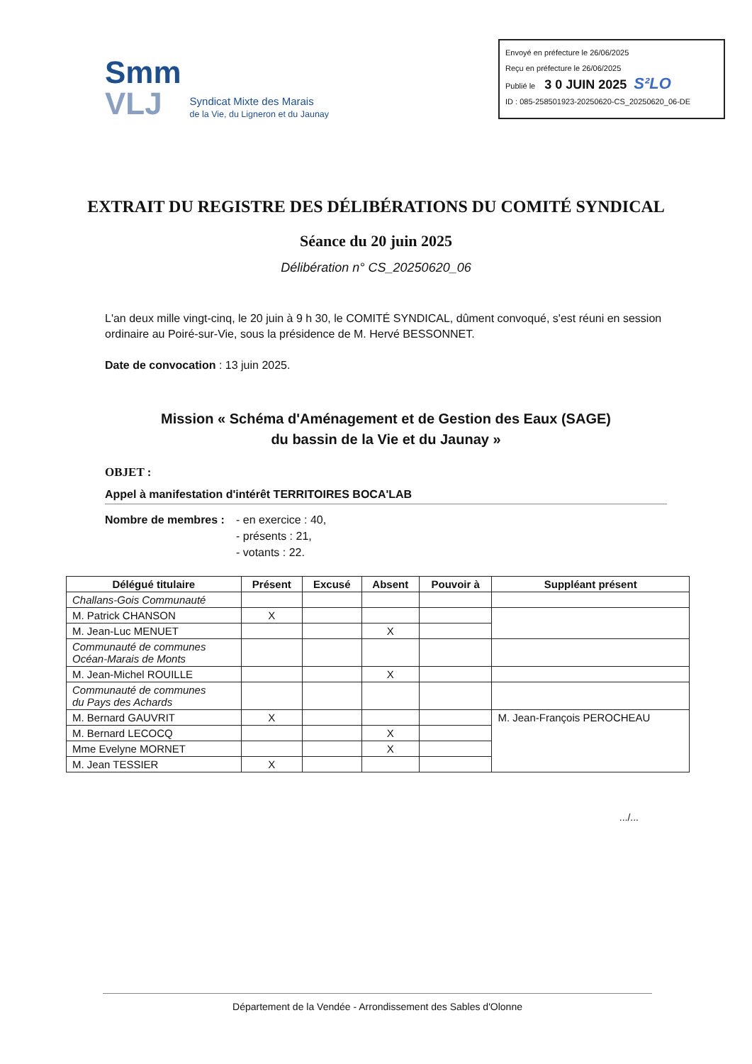Smm
VLJ
Syndicat Mixte des Marais
de la Vie, du Ligneron et du Jaunay
Envoyé en préfecture le 26/06/2025
Reçu en préfecture le 26/06/2025
Publié le 3 0 JUIN 2025 S²LO
ID : 085-258501923-20250620-CS_20250620_06-DE
EXTRAIT DU REGISTRE DES DÉLIBÉRATIONS DU COMITÉ SYNDICAL
Séance du 20 juin 2025
Délibération n° CS_20250620_06
L'an deux mille vingt-cinq, le 20 juin à 9 h 30, le COMITÉ SYNDICAL, dûment convoqué, s'est réuni en session ordinaire au Poiré-sur-Vie, sous la présidence de M. Hervé BESSONNET.
Date de convocation : 13 juin 2025.
Mission « Schéma d'Aménagement et de Gestion des Eaux (SAGE)
du bassin de la Vie et du Jaunay »
OBJET :
Appel à manifestation d'intérêt TERRITOIRES BOCA'LAB
Nombre de membres : - en exercice : 40,
- présents : 21,
- votants : 22.
| Délégué titulaire | Présent | Excusé | Absent | Pouvoir à | Suppléant présent |
| --- | --- | --- | --- | --- | --- |
| Challans-Gois Communauté | | | | | |
| M. Patrick CHANSON | X | | | | |
| M. Jean-Luc MENUET | | | X | | |
| Communauté de communes Océan-Marais de Monts | | | | | |
| M. Jean-Michel ROUILLE | | | X | | |
| Communauté de communes du Pays des Achards | | | | | |
| M. Bernard GAUVRIT | X | | | | M. Jean-François PEROCHEAU |
| M. Bernard LECOCQ | | | X | | |
| Mme Evelyne MORNET | | | X | | |
| M. Jean TESSIER | X | | | | |
.../...
Département de la Vendée - Arrondissement des Sables d'Olonne